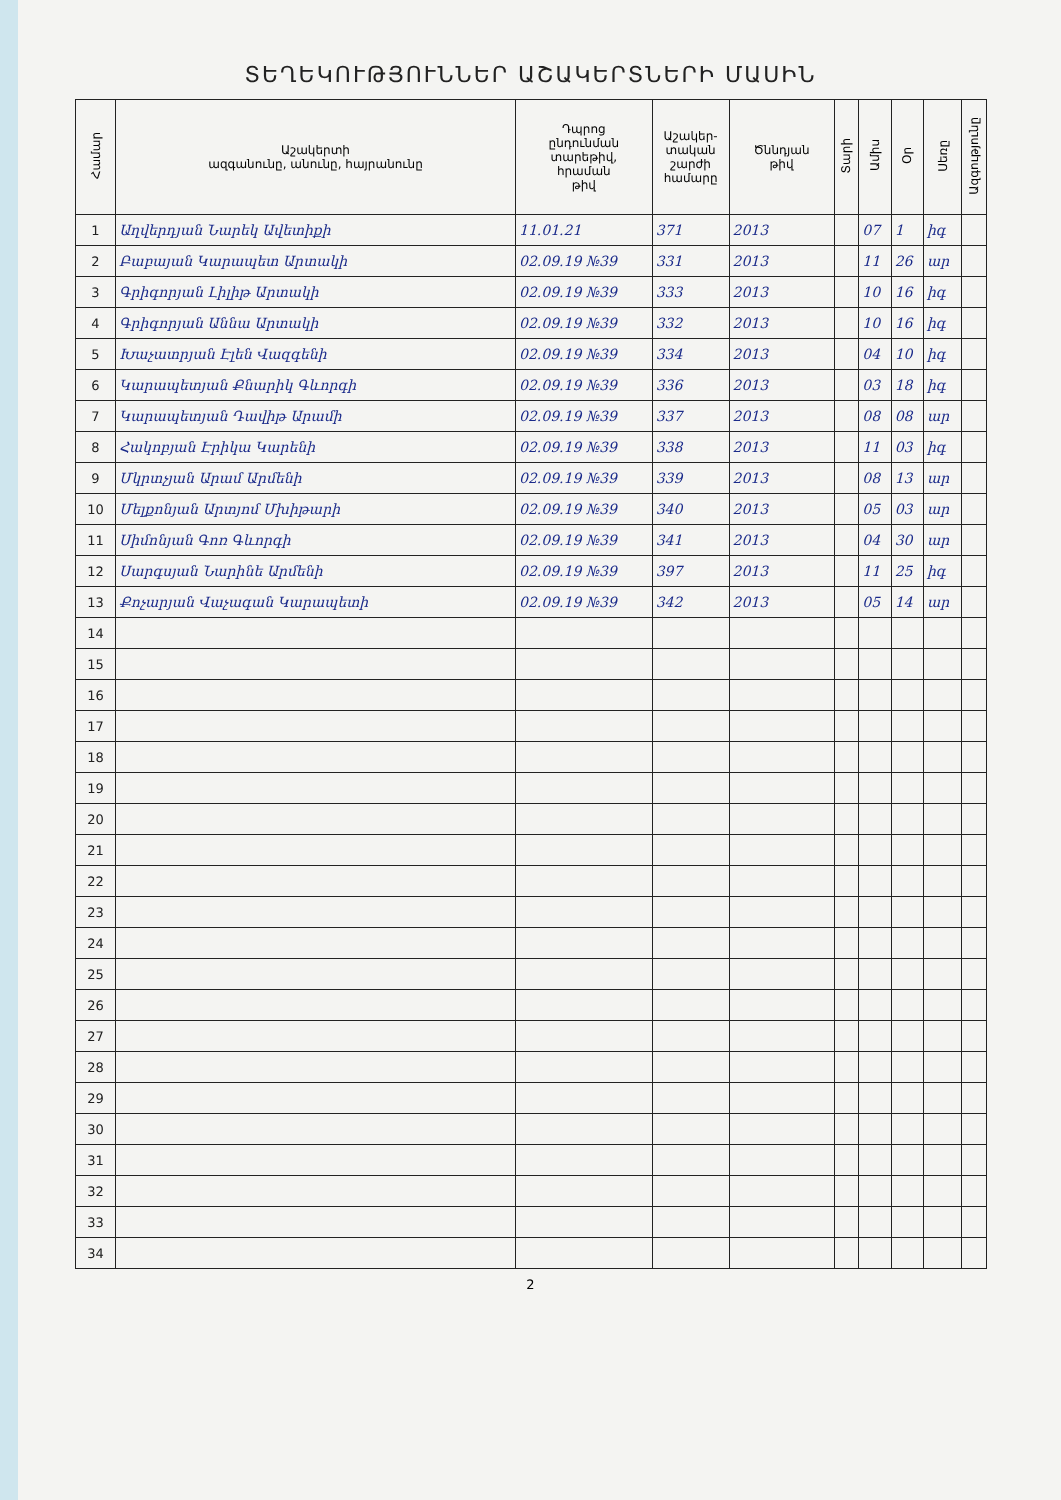ՏԵՂԵԿՈՒԹՅՈՒՆՆԵՐ ԱՇԱԿԵՐՏՆԵՐԻ ՄԱՍԻՆ
| Համար | Աշակերտի ազգանունը, անունը, հայրանունը | Դպրոց ընդունման տարեթիվ, հրաման թիվ | Աշակեր- տական շարժի համարը | Ծննդյան թիվ | Տարի | Ամիս | Օր | Սեռը | Ազգությունը |
| --- | --- | --- | --- | --- | --- | --- | --- | --- | --- |
| 1 | Աղվերդյան Նարեկ Ավետիքի | 11.01.21 | 371 | 2013 | | 07 | 1 | իգ | |
| 2 | Բաբայան Կարապետ Արտակի | 02.09.19 №39 | 331 | 2013 | | 11 | 26 | ար | |
| 3 | Գրիգորյան Լիլիթ Արտակի | 02.09.19 №39 | 333 | 2013 | | 10 | 16 | իգ | |
| 4 | Գրիգորյան Աննա Արտակի | 02.09.19 №39 | 332 | 2013 | | 10 | 16 | իգ | |
| 5 | Խաչատրյան Էլեն Վազգենի | 02.09.19 №39 | 334 | 2013 | | 04 | 10 | իգ | |
| 6 | Կարապետյան Քնարիկ Գևորգի | 02.09.19 №39 | 336 | 2013 | | 03 | 18 | իգ | |
| 7 | Կարապետյան Դավիթ Արամի | 02.09.19 №39 | 337 | 2013 | | 08 | 08 | ար | |
| 8 | Հակոբյան Էրիկա Կարենի | 02.09.19 №39 | 338 | 2013 | | 11 | 03 | իգ | |
| 9 | Մկրտչյան Արամ Արմենի | 02.09.19 №39 | 339 | 2013 | | 08 | 13 | ար | |
| 10 | Մելքոնյան Արտյոմ Մխիթարի | 02.09.19 №39 | 340 | 2013 | | 05 | 03 | ար | |
| 11 | Սիմոնյան Գոռ Գևորգի | 02.09.19 №39 | 341 | 2013 | | 04 | 30 | ար | |
| 12 | Սարգսյան Նարինե Արմենի | 02.09.19 №39 | 397 | 2013 | | 11 | 25 | իգ | |
| 13 | Քոչարյան Վաչագան Կարապետի | 02.09.19 №39 | 342 | 2013 | | 05 | 14 | ար | |
| 14 | | | | | | | | | |
| 15 | | | | | | | | | |
| 16 | | | | | | | | | |
| 17 | | | | | | | | | |
| 18 | | | | | | | | | |
| 19 | | | | | | | | | |
| 20 | | | | | | | | | |
| 21 | | | | | | | | | |
| 22 | | | | | | | | | |
| 23 | | | | | | | | | |
| 24 | | | | | | | | | |
| 25 | | | | | | | | | |
| 26 | | | | | | | | | |
| 27 | | | | | | | | | |
| 28 | | | | | | | | | |
| 29 | | | | | | | | | |
| 30 | | | | | | | | | |
| 31 | | | | | | | | | |
| 32 | | | | | | | | | |
| 33 | | | | | | | | | |
| 34 | | | | | | | | | |
2